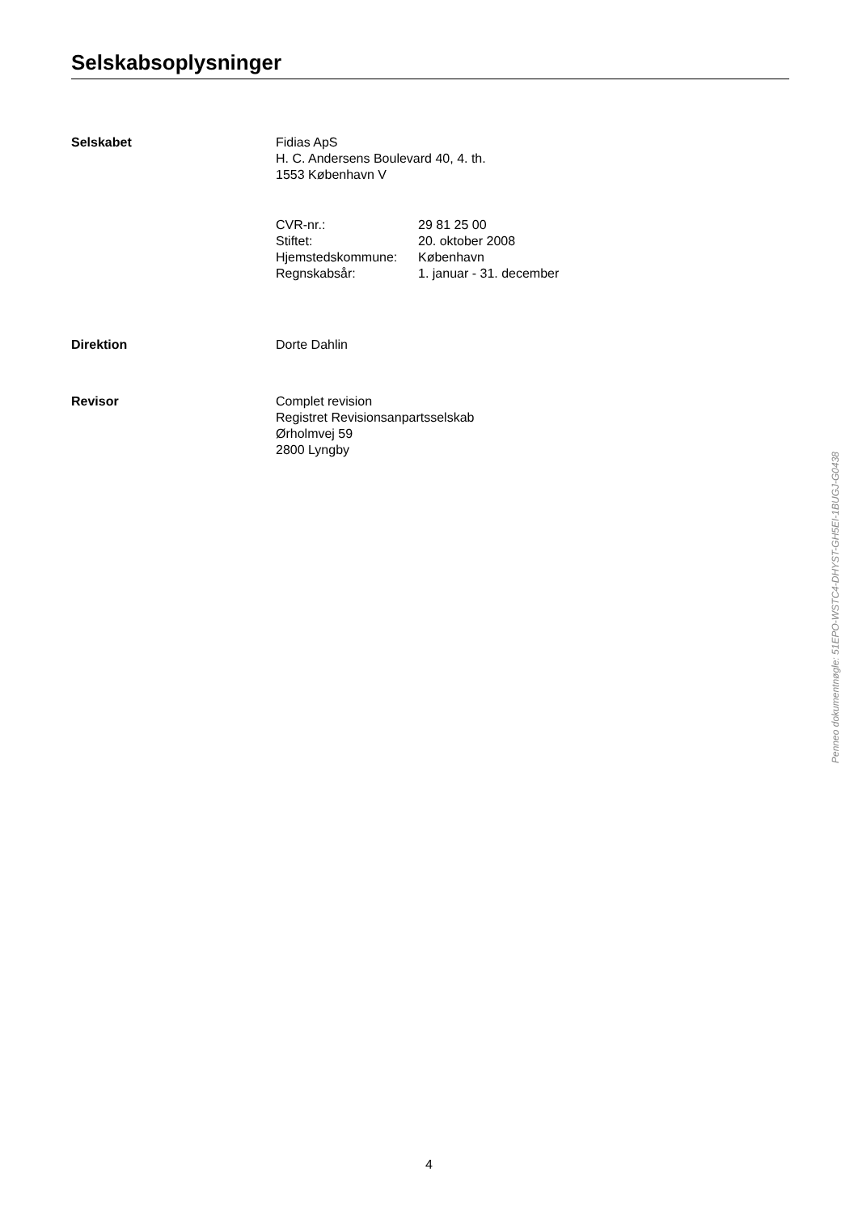Selskabsoplysninger
Selskabet Fidias ApS
H. C. Andersens Boulevard 40, 4. th.
1553 København V
| CVR-nr.: | 29 81 25 00 |
| Stiftet: | 20. oktober 2008 |
| Hjemstedskommune: | København |
| Regnskabsår: | 1. januar - 31. december |
Direktion Dorte Dahlin
Revisor Complet revision
Registret Revisionsanpartsselskab
Ørholmvej 59
2800 Lyngby
Penneo dokumentnøgle: 51EPO-WSTC4-DHYST-GH5EI-1BUGJ-G0438
4